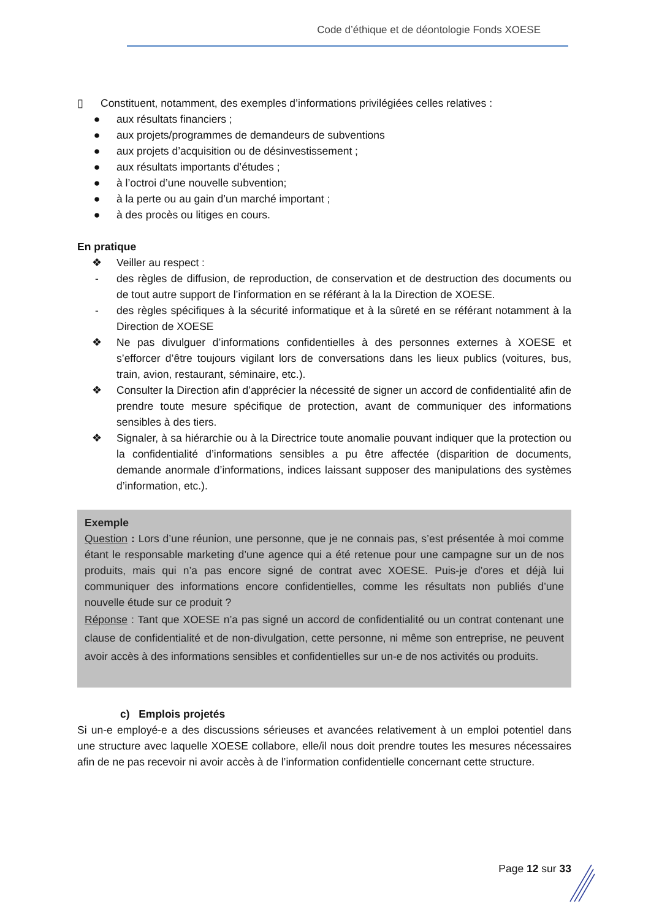Code d’éthique et de déontologie Fonds XOESE
▯ Constituent, notamment, des exemples d’informations privilégiées celles relatives :
● aux résultats financiers ;
● aux projets/programmes de demandeurs de subventions
● aux projets d’acquisition ou de désinvestissement ;
● aux résultats importants d’études ;
● à l’octroi d’une nouvelle subvention;
● à la perte ou au gain d’un marché important ;
● à des procès ou litiges en cours.
En pratique
❖ Veiller au respect :
- des règles de diffusion, de reproduction, de conservation et de destruction des documents ou de tout autre support de l’information en se référant à la la Direction de XOESE.
- des règles spécifiques à la sécurité informatique et à la sûreté en se référant notamment à la Direction de XOESE
❖ Ne pas divulguer d’informations confidentielles à des personnes externes à XOESE et s’efforcer d’être toujours vigilant lors de conversations dans les lieux publics (voitures, bus, train, avion, restaurant, séminaire, etc.).
❖ Consulter la Direction afin d’apprécier la nécessité de signer un accord de confidentialité afin de prendre toute mesure spécifique de protection, avant de communiquer des informations sensibles à des tiers.
❖ Signaler, à sa hiérarchie ou à la Directrice toute anomalie pouvant indiquer que la protection ou la confidentialité d’informations sensibles a pu être affectée (disparition de documents, demande anormale d’informations, indices laissant supposer des manipulations des systèmes d’information, etc.).
Exemple
Question : Lors d’une réunion, une personne, que je ne connais pas, s’est présentée à moi comme étant le responsable marketing d’une agence qui a été retenue pour une campagne sur un de nos produits, mais qui n’a pas encore signé de contrat avec XOESE. Puis-je d’ores et déjà lui communiquer des informations encore confidentielles, comme les résultats non publiés d’une nouvelle étude sur ce produit ?
Réponse : Tant que XOESE n’a pas signé un accord de confidentialité ou un contrat contenant une clause de confidentialité et de non-divulgation, cette personne, ni même son entreprise, ne peuvent avoir accès à des informations sensibles et confidentielles sur un-e de nos activités ou produits.
c) Emplois projetés
Si un-e employé-e a des discussions sérieuses et avancées relativement à un emploi potentiel dans une structure avec laquelle XOESE collabore, elle/il nous doit prendre toutes les mesures nécessaires afin de ne pas recevoir ni avoir accès à de l’information confidentielle concernant cette structure.
Page 12 sur 33